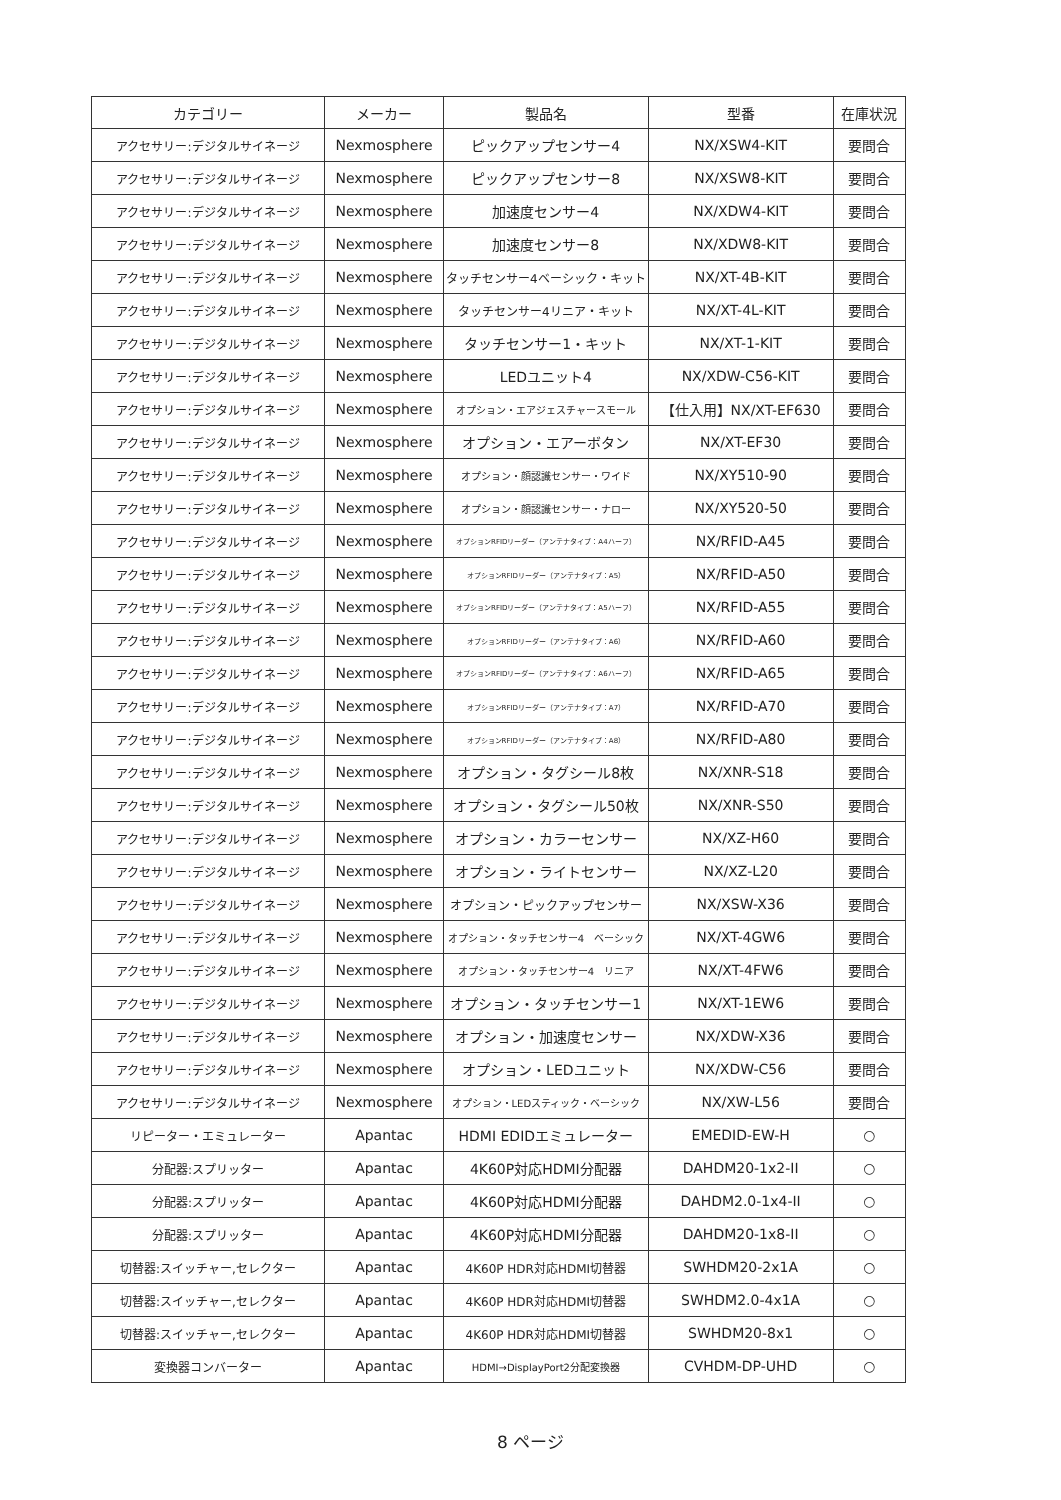| カテゴリー | メーカー | 製品名 | 型番 | 在庫状況 |
| --- | --- | --- | --- | --- |
| アクセサリー:デジタルサイネージ | Nexmosphere | ピックアップセンサー4 | NX/XSW4-KIT | 要問合 |
| アクセサリー:デジタルサイネージ | Nexmosphere | ピックアップセンサー8 | NX/XSW8-KIT | 要問合 |
| アクセサリー:デジタルサイネージ | Nexmosphere | 加速度センサー4 | NX/XDW4-KIT | 要問合 |
| アクセサリー:デジタルサイネージ | Nexmosphere | 加速度センサー8 | NX/XDW8-KIT | 要問合 |
| アクセサリー:デジタルサイネージ | Nexmosphere | タッチセンサー4ベーシック・キット | NX/XT-4B-KIT | 要問合 |
| アクセサリー:デジタルサイネージ | Nexmosphere | タッチセンサー4リニア・キット | NX/XT-4L-KIT | 要問合 |
| アクセサリー:デジタルサイネージ | Nexmosphere | タッチセンサー1・キット | NX/XT-1-KIT | 要問合 |
| アクセサリー:デジタルサイネージ | Nexmosphere | LEDユニット4 | NX/XDW-C56-KIT | 要問合 |
| アクセサリー:デジタルサイネージ | Nexmosphere | オプション・エアジェスチャースモール | 【仕入用】NX/XT-EF630 | 要問合 |
| アクセサリー:デジタルサイネージ | Nexmosphere | オプション・エアーボタン | NX/XT-EF30 | 要問合 |
| アクセサリー:デジタルサイネージ | Nexmosphere | オプション・顔認識センサー・ワイド | NX/XY510-90 | 要問合 |
| アクセサリー:デジタルサイネージ | Nexmosphere | オプション・顔認識センサー・ナロー | NX/XY520-50 | 要問合 |
| アクセサリー:デジタルサイネージ | Nexmosphere | オプションRFIDリーダー（アンテナタイプ：A4ハーフ） | NX/RFID-A45 | 要問合 |
| アクセサリー:デジタルサイネージ | Nexmosphere | オプションRFIDリーダー（アンテナタイプ：A5） | NX/RFID-A50 | 要問合 |
| アクセサリー:デジタルサイネージ | Nexmosphere | オプションRFIDリーダー（アンテナタイプ：A5ハーフ） | NX/RFID-A55 | 要問合 |
| アクセサリー:デジタルサイネージ | Nexmosphere | オプションRFIDリーダー（アンテナタイプ：A6） | NX/RFID-A60 | 要問合 |
| アクセサリー:デジタルサイネージ | Nexmosphere | オプションRFIDリーダー（アンテナタイプ：A6ハーフ） | NX/RFID-A65 | 要問合 |
| アクセサリー:デジタルサイネージ | Nexmosphere | オプションRFIDリーダー（アンテナタイプ：A7） | NX/RFID-A70 | 要問合 |
| アクセサリー:デジタルサイネージ | Nexmosphere | オプションRFIDリーダー（アンテナタイプ：A8） | NX/RFID-A80 | 要問合 |
| アクセサリー:デジタルサイネージ | Nexmosphere | オプション・タグシール8枚 | NX/XNR-S18 | 要問合 |
| アクセサリー:デジタルサイネージ | Nexmosphere | オプション・タグシール50枚 | NX/XNR-S50 | 要問合 |
| アクセサリー:デジタルサイネージ | Nexmosphere | オプション・カラーセンサー | NX/XZ-H60 | 要問合 |
| アクセサリー:デジタルサイネージ | Nexmosphere | オプション・ライトセンサー | NX/XZ-L20 | 要問合 |
| アクセサリー:デジタルサイネージ | Nexmosphere | オプション・ピックアップセンサー | NX/XSW-X36 | 要問合 |
| アクセサリー:デジタルサイネージ | Nexmosphere | オプション・タッチセンサー4 ベーシック | NX/XT-4GW6 | 要問合 |
| アクセサリー:デジタルサイネージ | Nexmosphere | オプション・タッチセンサー4 リニア | NX/XT-4FW6 | 要問合 |
| アクセサリー:デジタルサイネージ | Nexmosphere | オプション・タッチセンサー1 | NX/XT-1EW6 | 要問合 |
| アクセサリー:デジタルサイネージ | Nexmosphere | オプション・加速度センサー | NX/XDW-X36 | 要問合 |
| アクセサリー:デジタルサイネージ | Nexmosphere | オプション・LEDユニット | NX/XDW-C56 | 要問合 |
| アクセサリー:デジタルサイネージ | Nexmosphere | オプション・LEDスティック・ベーシック | NX/XW-L56 | 要問合 |
| リピーター・エミュレーター | Apantac | HDMI EDIDエミュレーター | EMEDID-EW-H | ○ |
| 分配器:スプリッター | Apantac | 4K60P対応HDMI分配器 | DAHDM20-1x2-II | ○ |
| 分配器:スプリッター | Apantac | 4K60P対応HDMI分配器 | DAHDM2.0-1x4-II | ○ |
| 分配器:スプリッター | Apantac | 4K60P対応HDMI分配器 | DAHDM20-1x8-II | ○ |
| 切替器:スイッチャー,セレクター | Apantac | 4K60P HDR対応HDMI切替器 | SWHDM20-2x1A | ○ |
| 切替器:スイッチャー,セレクター | Apantac | 4K60P HDR対応HDMI切替器 | SWHDM2.0-4x1A | ○ |
| 切替器:スイッチャー,セレクター | Apantac | 4K60P HDR対応HDMI切替器 | SWHDM20-8x1 | ○ |
| 変換器コンバーター | Apantac | HDMI→DisplayPort2分配変換器 | CVHDM-DP-UHD | ○ |
8 ページ